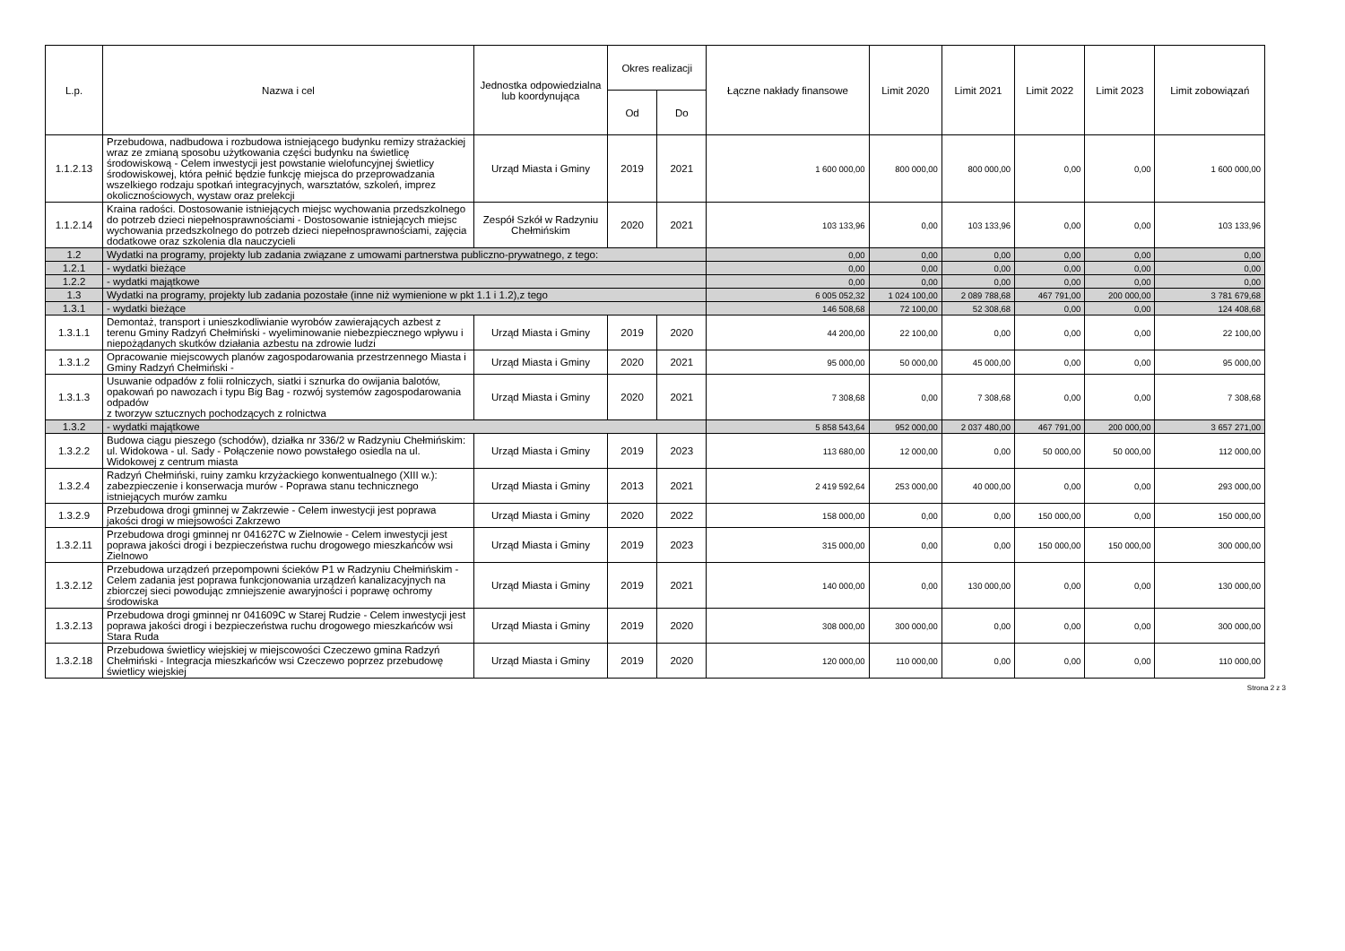| L.p. | Nazwa i cel | Jednostka odpowiedzialna lub koordynująca | Okres realizacji | | Łączne nakłady finansowe | Limit 2020 | Limit 2021 | Limit 2022 | Limit 2023 | Limit zobowiązań |
| --- | --- | --- | --- | --- | --- | --- | --- | --- | --- | --- |
| | | | Od | Do | | | | | | |
| 1.1.2.13 | Przebudowa, nadbudowa i rozbudowa istniejącego budynku remizy strażackiej wraz ze zmianą sposobu użytkowania części budynku na świetlicę środowiskową - Celem inwestycji jest powstanie wielofuncyjnej świetlicy środowiskowej, która pełnić będzie funkcję miejsca do przeprowadzania wszelkiego rodzaju spotkań integracyjnych, warsztatów, szkoleń, imprez okolicznościowych, wystaw oraz prelekcji | Urząd Miasta i Gminy | 2019 | 2021 | 1 600 000,00 | 800 000,00 | 800 000,00 | 0,00 | 0,00 | 1 600 000,00 |
| 1.1.2.14 | Kraina radości. Dostosowanie istniejących miejsc wychowania przedszkolnego do potrzeb dzieci niepełnosprawnościami - Dostosowanie istniejących miejsc wychowania przedszkolnego do potrzeb dzieci niepełnosprawnościami, zajęcia dodatkowe oraz szkolenia dla nauczycieli | Zespół Szkół w Radzyniu Chełmińskim | 2020 | 2021 | 103 133,96 | 0,00 | 103 133,96 | 0,00 | 0,00 | 103 133,96 |
| 1.2 | Wydatki na programy, projekty lub zadania związane z umowami partnerstwa publiczno-prywatnego, z tego: | | | | 0,00 | 0,00 | 0,00 | 0,00 | 0,00 | 0,00 |
| 1.2.1 | - wydatki bieżące | | | | 0,00 | 0,00 | 0,00 | 0,00 | 0,00 | 0,00 |
| 1.2.2 | - wydatki majątkowe | | | | 0,00 | 0,00 | 0,00 | 0,00 | 0,00 | 0,00 |
| 1.3 | Wydatki na programy, projekty lub zadania pozostałe (inne niż wymienione w pkt 1.1 i 1.2),z tego | | | | 6 005 052,32 | 1 024 100,00 | 2 089 788,68 | 467 791,00 | 200 000,00 | 3 781 679,68 |
| 1.3.1 | - wydatki bieżące | | | | 146 508,68 | 72 100,00 | 52 308,68 | 0,00 | 0,00 | 124 408,68 |
| 1.3.1.1 | Demontaż, transport i unieszkodliwianie wyrobów zawierających azbest z terenu Gminy Radzyń Chełmiński - wyeliminowanie niebezpiecznego wpływu i niepożądanych skutków działania azbestu na zdrowie ludzi | Urząd Miasta i Gminy | 2019 | 2020 | 44 200,00 | 22 100,00 | 0,00 | 0,00 | 0,00 | 22 100,00 |
| 1.3.1.2 | Opracowanie miejscowych planów zagospodarowania przestrzennego Miasta i Gminy Radzyń Chełmiński - | Urząd Miasta i Gminy | 2020 | 2021 | 95 000,00 | 50 000,00 | 45 000,00 | 0,00 | 0,00 | 95 000,00 |
| 1.3.1.3 | Usuwanie odpadów z folii rolniczych, siatki i sznurka do owijania balotów, opakowań po nawozach i typu Big Bag - rozwój systemów zagospodarowania odpadów z tworzyw sztucznych pochodzących z rolnictwa | Urząd Miasta i Gminy | 2020 | 2021 | 7 308,68 | 0,00 | 7 308,68 | 0,00 | 0,00 | 7 308,68 |
| 1.3.2 | - wydatki majątkowe | | | | 5 858 543,64 | 952 000,00 | 2 037 480,00 | 467 791,00 | 200 000,00 | 3 657 271,00 |
| 1.3.2.2 | Budowa ciągu pieszego (schodów), działka nr 336/2 w Radzyniu Chełmińskim: ul. Widokowa - ul. Sady - Połączenie nowo powstałego osiedla na ul. Widokowej z centrum miasta | Urząd Miasta i Gminy | 2019 | 2023 | 113 680,00 | 12 000,00 | 0,00 | 50 000,00 | 50 000,00 | 112 000,00 |
| 1.3.2.4 | Radzyń Chełmiński, ruiny zamku krzyżackiego konwentualnego (XIII w.): zabezpieczenie i konserwacja murów - Poprawa stanu technicznego istniejących murów zamku | Urząd Miasta i Gminy | 2013 | 2021 | 2 419 592,64 | 253 000,00 | 40 000,00 | 0,00 | 0,00 | 293 000,00 |
| 1.3.2.9 | Przebudowa drogi gminnej w Zakrzewie - Celem inwestycji jest poprawa jakości drogi w miejsowości Zakrzewo | Urząd Miasta i Gminy | 2020 | 2022 | 158 000,00 | 0,00 | 0,00 | 150 000,00 | 0,00 | 150 000,00 |
| 1.3.2.11 | Przebudowa drogi gminnej nr 041627C w Zielnowie - Celem inwestycji jest poprawa jakości drogi i bezpieczeństwa ruchu drogowego mieszkańców wsi Zielnowo | Urząd Miasta i Gminy | 2019 | 2023 | 315 000,00 | 0,00 | 0,00 | 150 000,00 | 150 000,00 | 300 000,00 |
| 1.3.2.12 | Przebudowa urządzeń przepompowni ścieków P1 w Radzyniu Chełmińskim - Celem zadania jest poprawa funkcjonowania urządzeń kanalizacyjnych na zbiorczej sieci powodując zmniejszenie awaryjności i poprawę ochromy środowiska | Urząd Miasta i Gminy | 2019 | 2021 | 140 000,00 | 0,00 | 130 000,00 | 0,00 | 0,00 | 130 000,00 |
| 1.3.2.13 | Przebudowa drogi gminnej nr 041609C w Starej Rudzie - Celem inwestycji jest poprawa jakości drogi i bezpieczeństwa ruchu drogowego mieszkańców wsi Stara Ruda | Urząd Miasta i Gminy | 2019 | 2020 | 308 000,00 | 300 000,00 | 0,00 | 0,00 | 0,00 | 300 000,00 |
| 1.3.2.18 | Przebudowa świetlicy wiejskiej w miejscowości Czeczewo gmina Radzyń Chełmiński - Integracja mieszkańców wsi Czeczewo poprzez przebudowę świetlicy wiejskiej | Urząd Miasta i Gminy | 2019 | 2020 | 120 000,00 | 110 000,00 | 0,00 | 0,00 | 0,00 | 110 000,00 |
Strona 2 z 3